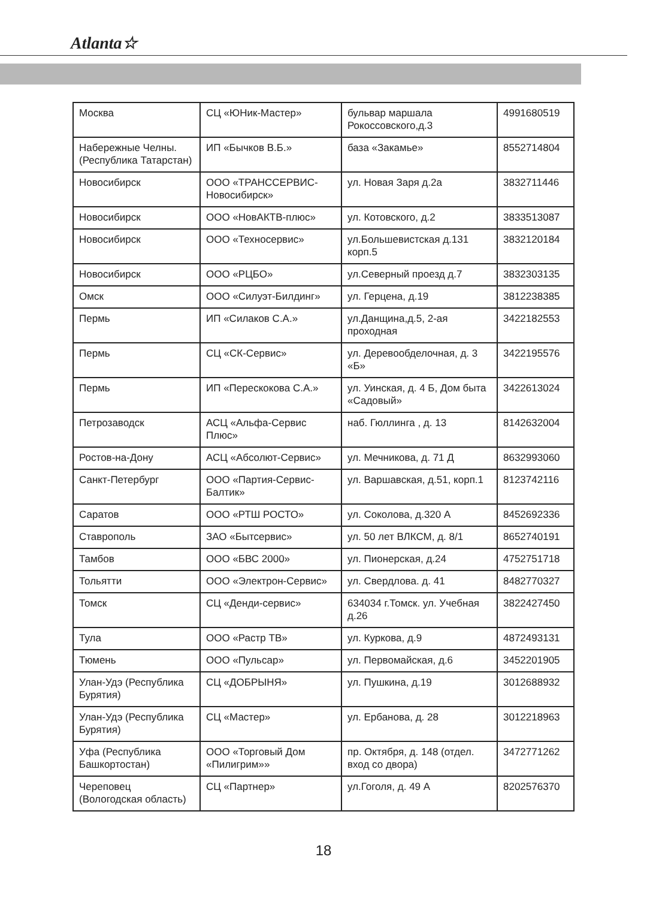Atlanta☆
| Москва | СЦ «ЮНик-Мастер» | бульвар маршала Рокоссовского,д.3 | 4991680519 |
| Набережные Челны. (Республика Татарстан) | ИП «Бычков В.Б.» | база «Закамье» | 8552714804 |
| Новосибирск | ООО «ТРАНССЕРВИС-Новосибирск» | ул. Новая Заря д.2а | 3832711446 |
| Новосибирск | ООО «НовАКТВ-плюс» | ул. Котовского, д.2 | 3833513087 |
| Новосибирск | ООО «Техносервис» | ул.Большевистская д.131 корп.5 | 3832120184 |
| Новосибирск | ООО «РЦБО» | ул.Северный проезд д.7 | 3832303135 |
| Омск | ООО «Силуэт-Билдинг» | ул. Герцена, д.19 | 3812238385 |
| Пермь | ИП «Силаков С.А.» | ул.Данщина,д.5, 2-ая проходная | 3422182553 |
| Пермь | СЦ «СК-Сервис» | ул. Деревообделочная, д. 3 «Б» | 3422195576 |
| Пермь | ИП «Перескокова С.А.» | ул. Уинская, д. 4 Б, Дом быта «Садовый» | 3422613024 |
| Петрозаводск | АСЦ «Альфа-Сервис Плюс» | наб. Гюллинга , д. 13 | 8142632004 |
| Ростов-на-Дону | АСЦ «Абсолют-Сервис» | ул. Мечникова, д. 71 Д | 8632993060 |
| Санкт-Петербург | ООО «Партия-Сервис-Балтик» | ул. Варшавская, д.51, корп.1 | 8123742116 |
| Саратов | ООО «РТШ РОСТО» | ул. Соколова, д.320 А | 8452692336 |
| Ставрополь | ЗАО «Бытсервис» | ул. 50 лет ВЛКСМ, д. 8/1 | 8652740191 |
| Тамбов | ООО «БВС 2000» | ул. Пионерская, д.24 | 4752751718 |
| Тольятти | ООО «Электрон-Сервис» | ул. Свердлова. д. 41 | 8482770327 |
| Томск | СЦ «Денди-сервис» | 634034 г.Томск. ул. Учебная д.26 | 3822427450 |
| Тула | ООО «Растр ТВ» | ул. Куркова, д.9 | 4872493131 |
| Тюмень | ООО «Пульсар» | ул. Первомайская, д.6 | 3452201905 |
| Улан-Удэ (Республика Бурятия) | СЦ «ДОБРЫНЯ» | ул. Пушкина, д.19 | 3012688932 |
| Улан-Удэ (Республика Бурятия) | СЦ «Мастер» | ул. Ербанова, д. 28 | 3012218963 |
| Уфа (Республика Башкортостан) | ООО «Торговый Дом «Пилигрим»» | пр. Октября, д. 148 (отдел. вход со двора) | 3472771262 |
| Череповец (Вологодская область) | СЦ «Партнер» | ул.Гоголя, д. 49 А | 8202576370 |
18